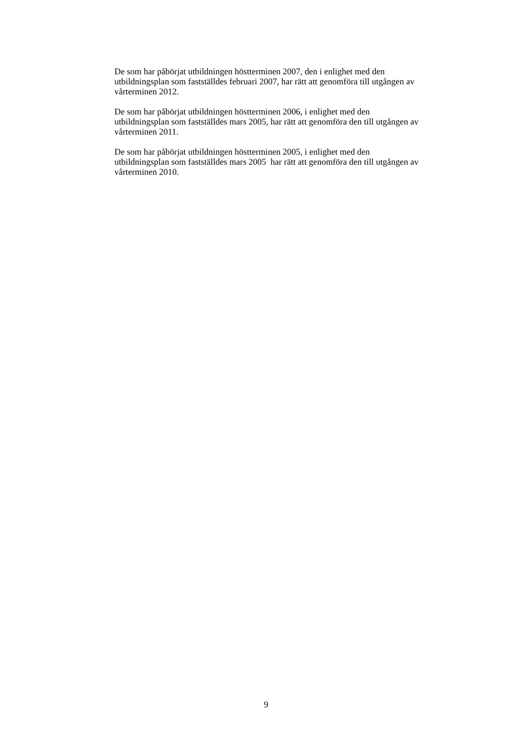De som har påbörjat utbildningen höstterminen 2007, den i enlighet med den
utbildningsplan som fastställdes februari 2007, har rätt att genomföra till utgången av
vårterminen 2012.
De som har påbörjat utbildningen höstterminen 2006, i enlighet med den
utbildningsplan som fastställdes mars 2005, har rätt att genomföra den till utgången av
vårterminen 2011.
De som har påbörjat utbildningen höstterminen 2005, i enlighet med den
utbildningsplan som fastställdes mars 2005 har rätt att genomföra den till utgången av
vårterminen 2010.
9